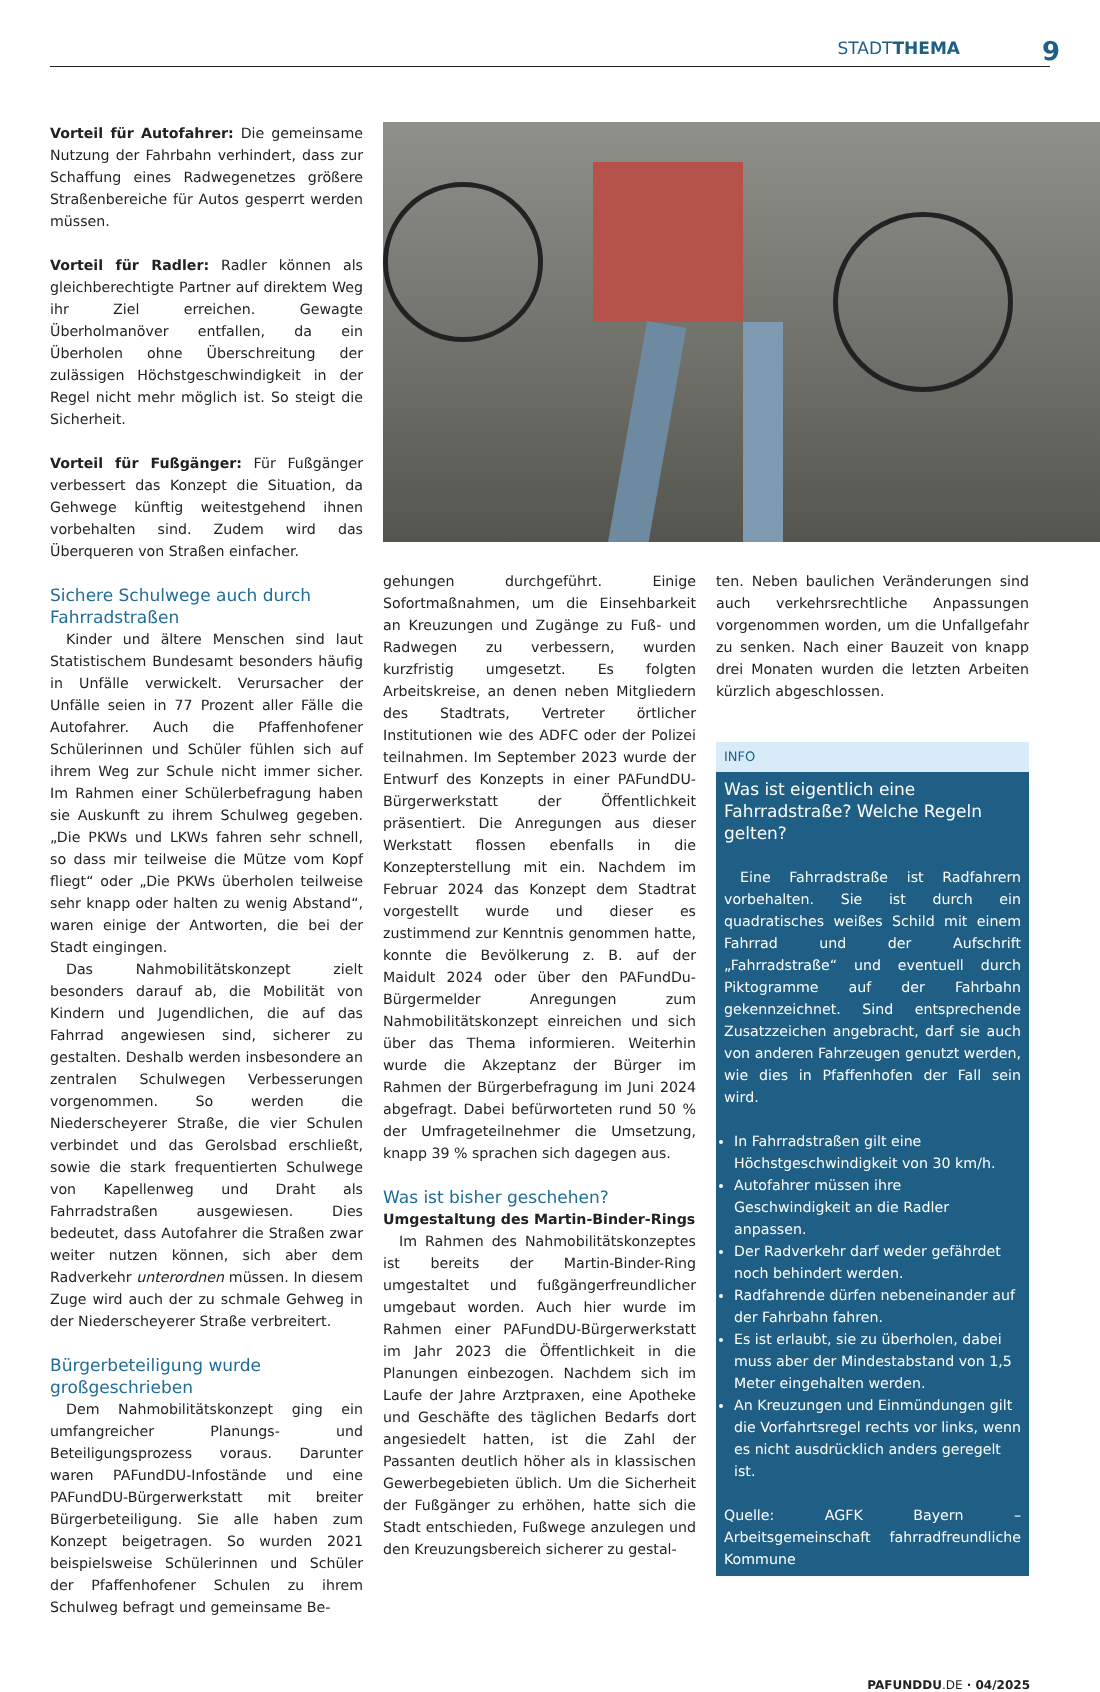STADTTHEMA 9
Vorteil für Autofahrer: Die gemeinsame Nutzung der Fahrbahn verhindert, dass zur Schaffung eines Radwegenetzes größere Straßenbereiche für Autos gesperrt werden müssen.
Vorteil für Radler: Radler können als gleichberechtigte Partner auf direktem Weg ihr Ziel erreichen. Gewagte Überholmanöver entfallen, da ein Überholen ohne Überschreitung der zulässigen Höchstgeschwindigkeit in der Regel nicht mehr möglich ist. So steigt die Sicherheit.
Vorteil für Fußgänger: Für Fußgänger verbessert das Konzept die Situation, da Gehwege künftig weitestgehend ihnen vorbehalten sind. Zudem wird das Überqueren von Straßen einfacher.
Sichere Schulwege auch durch Fahrradstraßen
Kinder und ältere Menschen sind laut Statistischem Bundesamt besonders häufig in Unfälle verwickelt. Verursacher der Unfälle seien in 77 Prozent aller Fälle die Autofahrer. Auch die Pfaffenhofener Schülerinnen und Schüler fühlen sich auf ihrem Weg zur Schule nicht immer sicher. Im Rahmen einer Schülerbefragung haben sie Auskunft zu ihrem Schulweg gegeben. „Die PKWs und LKWs fahren sehr schnell, so dass mir teilweise die Mütze vom Kopf fliegt“ oder „Die PKWs überholen teilweise sehr knapp oder halten zu wenig Abstand“, waren einige der Antworten, die bei der Stadt eingingen.
Das Nahmobilitätskonzept zielt besonders darauf ab, die Mobilität von Kindern und Jugendlichen, die auf das Fahrrad angewiesen sind, sicherer zu gestalten. Deshalb werden insbesondere an zentralen Schulwegen Verbesserungen vorgenommen. So werden die Niederscheyerer Straße, die vier Schulen verbindet und das Gerolsbad erschließt, sowie die stark frequentierten Schulwege von Kapellenweg und Draht als Fahrradstraßen ausgewiesen. Dies bedeutet, dass Autofahrer die Straßen zwar weiter nutzen können, sich aber dem Radverkehr unterordnen müssen. In diesem Zuge wird auch der zu schmale Gehweg in der Niederscheyerer Straße verbreitert.
Bürgerbeteiligung wurde großgeschrieben
Dem Nahmobilitätskonzept ging ein umfangreicher Planungs- und Beteiligungsprozess voraus. Darunter waren PAFundDU-Infostände und eine PAFundDU-Bürgerwerkstatt mit breiter Bürgerbeteiligung. Sie alle haben zum Konzept beigetragen. So wurden 2021 beispielsweise Schülerinnen und Schüler der Pfaffenhofener Schulen zu ihrem Schulweg befragt und gemeinsame Be-
gehungen durchgeführt. Einige Sofortmaßnahmen, um die Einsehbarkeit an Kreuzungen und Zugänge zu Fuß- und Radwegen zu verbessern, wurden kurzfristig umgesetzt. Es folgten Arbeitskreise, an denen neben Mitgliedern des Stadtrats, Vertreter örtlicher Institutionen wie des ADFC oder der Polizei teilnahmen. Im September 2023 wurde der Entwurf des Konzepts in einer PAFundDU-Bürgerwerkstatt der Öffentlichkeit präsentiert. Die Anregungen aus dieser Werkstatt flossen ebenfalls in die Konzepterstellung mit ein. Nachdem im Februar 2024 das Konzept dem Stadtrat vorgestellt wurde und dieser es zustimmend zur Kenntnis genommen hatte, konnte die Bevölkerung z. B. auf der Maidult 2024 oder über den PAFundDu-Bürgermelder Anregungen zum Nahmobilitätskonzept einreichen und sich über das Thema informieren. Weiterhin wurde die Akzeptanz der Bürger im Rahmen der Bürgerbefragung im Juni 2024 abgefragt. Dabei befürworteten rund 50 % der Umfrageteilnehmer die Umsetzung, knapp 39 % sprachen sich dagegen aus.
Was ist bisher geschehen?
Umgestaltung des Martin-Binder-Rings
Im Rahmen des Nahmobilitätskonzeptes ist bereits der Martin-Binder-Ring umgestaltet und fußgängerfreundlicher umgebaut worden. Auch hier wurde im Rahmen einer PAFundDU-Bürgerwerkstatt im Jahr 2023 die Öffentlichkeit in die Planungen einbezogen. Nachdem sich im Laufe der Jahre Arztpraxen, eine Apotheke und Geschäfte des täglichen Bedarfs dort angesiedelt hatten, ist die Zahl der Passanten deutlich höher als in klassischen Gewerbegebieten üblich. Um die Sicherheit der Fußgänger zu erhöhen, hatte sich die Stadt entschieden, Fußwege anzulegen und den Kreuzungsbereich sicherer zu gestal-
ten. Neben baulichen Veränderungen sind auch verkehrsrechtliche Anpassungen vorgenommen worden, um die Unfallgefahr zu senken. Nach einer Bauzeit von knapp drei Monaten wurden die letzten Arbeiten kürzlich abgeschlossen.
INFO
Was ist eigentlich eine Fahrradstraße? Welche Regeln gelten?
Eine Fahrradstraße ist Radfahrern vorbehalten. Sie ist durch ein quadratisches weißes Schild mit einem Fahrrad und der Aufschrift „Fahrradstraße“ und eventuell durch Piktogramme auf der Fahrbahn gekennzeichnet. Sind entsprechende Zusatzzeichen angebracht, darf sie auch von anderen Fahrzeugen genutzt werden, wie dies in Pfaffenhofen der Fall sein wird.
In Fahrradstraßen gilt eine Höchstgeschwindigkeit von 30 km/h.
Autofahrer müssen ihre Geschwindigkeit an die Radler anpassen.
Der Radverkehr darf weder gefährdet noch behindert werden.
Radfahrende dürfen nebeneinander auf der Fahrbahn fahren.
Es ist erlaubt, sie zu überholen, dabei muss aber der Mindestabstand von 1,5 Meter eingehalten werden.
An Kreuzungen und Einmündungen gilt die Vorfahrtsregel rechts vor links, wenn es nicht ausdrücklich anders geregelt ist.
Quelle: AGFK Bayern – Arbeitsgemeinschaft fahrradfreundliche Kommune
PAFUNDDU.DE · 04/2025